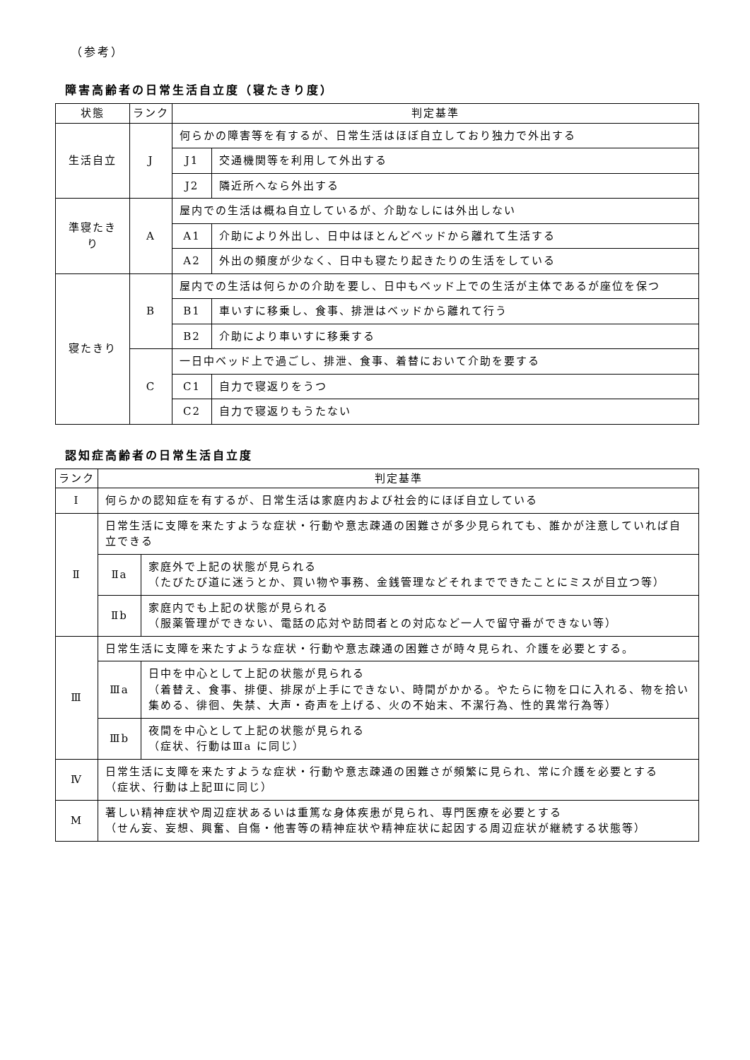（参考）
障害高齢者の日常生活自立度（寝たきり度）
| 状態 | ランク | 判定基準 | |
| --- | --- | --- | --- |
| 生活自立 | J | 何らかの障害等を有するが、日常生活はほぼ自立しており独力で外出する | |
| | | J1 | 交通機関等を利用して外出する |
| | | J2 | 隣近所へなら外出する |
| 準寝たきり | A | 屋内での生活は概ね自立しているが、介助なしには外出しない | |
| | | A1 | 介助により外出し、日中はほとんどベッドから離れて生活する |
| | | A2 | 外出の頻度が少なく、日中も寝たり起きたりの生活をしている |
| 寝たきり | B | 屋内での生活は何らかの介助を要し、日中もベッド上での生活が主体であるが座位を保つ | |
| | | B1 | 車いすに移乗し、食事、排泄はベッドから離れて行う |
| | | B2 | 介助により車いすに移乗する |
| | C | 一日中ベッド上で過ごし、排泄、食事、着替において介助を要する | |
| | | C1 | 自力で寝返りをうつ |
| | | C2 | 自力で寝返りもうたない |
認知症高齢者の日常生活自立度
| ランク | 判定基準 | |
| --- | --- | --- |
| Ⅰ | 何らかの認知症を有するが、日常生活は家庭内および社会的にほぼ自立している | |
| Ⅱ | 日常生活に支障を来たすような症状・行動や意志疎通の困難さが多少見られても、誰かが注意していれば自立できる | |
| | Ⅱa | 家庭外で上記の状態が見られる （たびたび道に迷うとか、買い物や事務、金銭管理などそれまでできたことにミスが目立つ等） |
| | Ⅱb | 家庭内でも上記の状態が見られる （服薬管理ができない、電話の応対や訪問者との対応など一人で留守番ができない等） |
| Ⅲ | 日常生活に支障を来たすような症状・行動や意志疎通の困難さが時々見られ、介護を必要とする。 | |
| | Ⅲa | 日中を中心として上記の状態が見られる （着替え、食事、排便、排尿が上手にできない、時間がかかる。やたらに物を口に入れる、物を拾い集める、徘徊、失禁、大声・奇声を上げる、火の不始末、不潔行為、性的異常行為等） |
| | Ⅲb | 夜間を中心として上記の状態が見られる （症状、行動はⅢa に同じ） |
| Ⅳ | 日常生活に支障を来たすような症状・行動や意志疎通の困難さが頻繁に見られ、常に介護を必要とする （症状、行動は上記Ⅲに同じ） | |
| M | 著しい精神症状や周辺症状あるいは重篤な身体疾患が見られ、専門医療を必要とする （せん妄、妄想、興奮、自傷・他害等の精神症状や精神症状に起因する周辺症状が継続する状態等） | |